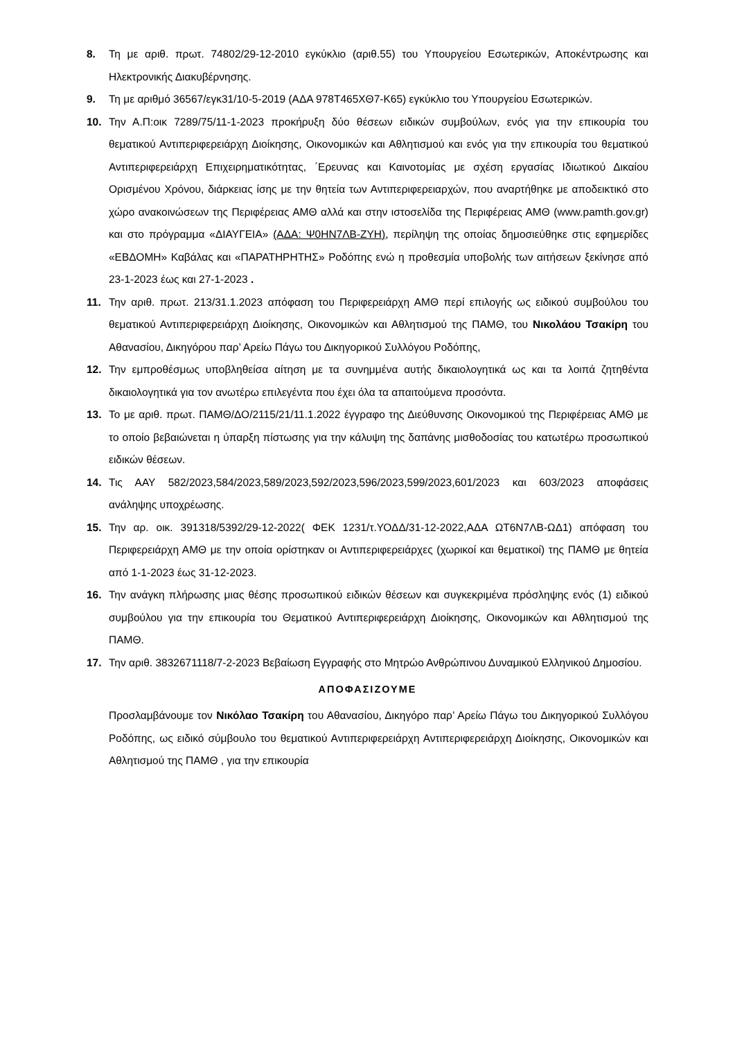8. Τη με αριθ. πρωτ. 74802/29-12-2010 εγκύκλιο (αριθ.55) του Υπουργείου Εσωτερικών, Αποκέντρωσης και Ηλεκτρονικής Διακυβέρνησης.
9. Τη με αριθμό 36567/εγκ31/10-5-2019 (ΑΔΑ 978Τ465ΧΘ7-Κ65) εγκύκλιο του Υπουργείου Εσωτερικών.
10. Την Α.Π:οικ 7289/75/11-1-2023 προκήρυξη δύο θέσεων ειδικών συμβούλων, ενός για την επικουρία του θεματικού Αντιπεριφερειάρχη Διοίκησης, Οικονομικών και Αθλητισμού και ενός για την επικουρία του θεματικού Αντιπεριφερειάρχη Επιχειρηματικότητας, ΄Ερευνας και Καινοτομίας με σχέση εργασίας Ιδιωτικού Δικαίου Ορισμένου Χρόνου, διάρκειας ίσης με την θητεία των Αντιπεριφερειαρχών, που αναρτήθηκε με αποδεικτικό στο χώρο ανακοινώσεων της Περιφέρειας ΑΜΘ αλλά και στην ιστοσελίδα της Περιφέρειας ΑΜΘ (www.pamth.gov.gr) και στο πρόγραμμα «ΔΙΑΥΓΕΙΑ» (ΑΔΑ: Ψ0ΗΝ7ΛΒ-ΖΥΗ), περίληψη της οποίας δημοσιεύθηκε στις εφημερίδες «ΕΒΔΟΜΗ» Καβάλας και «ΠΑΡΑΤΗΡΗΤΗΣ» Ροδόπης ενώ η προθεσμία υποβολής των αιτήσεων ξεκίνησε από 23-1-2023 έως και 27-1-2023 .
11. Την αριθ. πρωτ. 213/31.1.2023 απόφαση του Περιφερειάρχη ΑΜΘ περί επιλογής ως ειδικού συμβούλου του θεματικού Αντιπεριφερειάρχη Διοίκησης, Οικονομικών και Αθλητισμού της ΠΑΜΘ, του Νικολάου Τσακίρη του Αθανασίου, Δικηγόρου παρ’ Αρείω Πάγω του Δικηγορικού Συλλόγου Ροδόπης,
12. Την εμπροθέσμως υποβληθείσα αίτηση με τα συνημμένα αυτής δικαιολογητικά ως και τα λοιπά ζητηθέντα δικαιολογητικά για τον ανωτέρω επιλεγέντα που έχει όλα τα απαιτούμενα προσόντα.
13. Το με αριθ. πρωτ. ΠΑΜΘ/ΔΟ/2115/21/11.1.2022 έγγραφο της Διεύθυνσης Οικονομικού της Περιφέρειας ΑΜΘ με το οποίο βεβαιώνεται η ύπαρξη πίστωσης για την κάλυψη της δαπάνης μισθοδοσίας του κατωτέρω προσωπικού ειδικών θέσεων.
14. Τις ΑΑΥ 582/2023,584/2023,589/2023,592/2023,596/2023,599/2023,601/2023 και 603/2023 αποφάσεις ανάληψης υποχρέωσης.
15. Την αρ. οικ. 391318/5392/29-12-2022( ΦΕΚ 1231/τ.ΥΟΔΔ/31-12-2022,ΑΔΑ ΩΤ6Ν7ΛΒ-ΩΔ1) απόφαση του Περιφερειάρχη ΑΜΘ με την οποία ορίστηκαν οι Αντιπεριφερειάρχες (χωρικοί και θεματικοί) της ΠΑΜΘ με θητεία από 1-1-2023 έως 31-12-2023.
16. Την ανάγκη πλήρωσης μιας θέσης προσωπικού ειδικών θέσεων και συγκεκριμένα πρόσληψης ενός (1) ειδικού συμβούλου για την επικουρία του Θεματικού Αντιπεριφερειάρχη Διοίκησης, Οικονομικών και Αθλητισμού της ΠΑΜΘ.
17. Την αριθ. 3832671118/7-2-2023 Βεβαίωση Εγγραφής στο Μητρώο Ανθρώπινου Δυναμικού Ελληνικού Δημοσίου.
ΑΠΟΦΑΣΙΖΟΥΜΕ
Προσλαμβάνουμε τον Νικόλαο Τσακίρη του Αθανασίου, Δικηγόρο παρ’ Αρείω Πάγω του Δικηγορικού Συλλόγου Ροδόπης, ως ειδικό σύμβουλο του θεματικού Αντιπεριφερειάρχη Αντιπεριφερειάρχη Διοίκησης, Οικονομικών και Αθλητισμού της ΠΑΜΘ , για την επικουρία